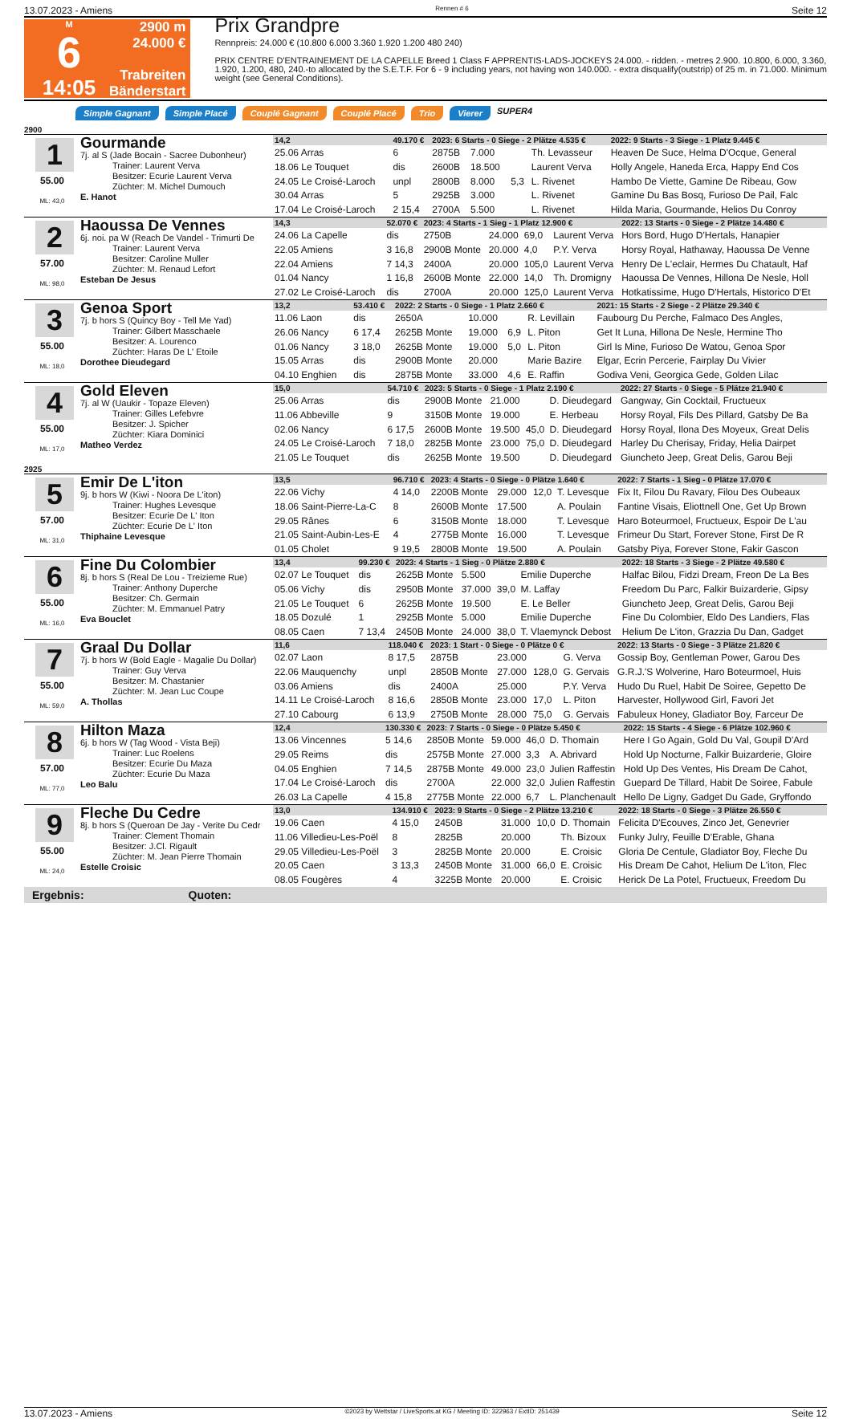13.07.2023 - Amiens Rennen # 6 Seite 12
M
6
14:05
2900 m
24.000 €
Trabreiten
Bänderstart
Prix Grandpre
Rennpreis: 24.000 € (10.800 6.000 3.360 1.920 1.200 480 240)
PRIX CENTRE D'ENTRAINEMENT DE LA CAPELLE Breed 1 Class F APPRENTIS-LADS-JOCKEYS 24.000. - ridden. - metres 2.900. 10.800, 6.000, 3.360, 1.920, 1.200, 480, 240.-to allocated by the S.E.T.F. For 6 - 9 including years, not having won 140.000. - extra disqualify(outstrip) of 25 m. in 71.000. Minimum weight (see General Conditions).
Simple Gagnant Simple Placé Couplé Gagnant Couplé Placé Trio Vierer SUPER4
2900
1
55.00
ML: 43,0
Gourmande
7j. al S (Jade Bocain - Sacree Dubonheur)
Trainer: Laurent Verva
Besitzer: Ecurie Laurent Verva
Züchter: M. Michel Dumouch
E. Hanot
| 14,2 | 49.170 € | 2023: 6 Starts - 0 Siege - 2 Plätze 4.535 € | | | | 2022: 9 Starts - 3 Siege - 1 Platz 9.445 € |
| 25.06 Arras | 6 | 2875B | 7.000 | | Th. Levasseur | Heaven De Suce, Helma D'Ocque, General |
| 18.06 Le Touquet | dis | 2600B | 18.500 | | Laurent Verva | Holly Angele, Haneda Erca, Happy End Cos |
| 24.05 Le Croisé-Laroch | unpl | 2800B | 8.000 | 5,3 | L. Rivenet | Hambo De Viette, Gamine De Ribeau, Gow |
| 30.04 Arras | 5 | 2925B | 3.000 | | L. Rivenet | Gamine Du Bas Bosq, Furioso De Pail, Falc |
| 17.04 Le Croisé-Laroch | 2 15,4 | 2700A | 5.500 | | L. Rivenet | Hilda Maria, Gourmande, Helios Du Conroy |
2
57.00
ML: 98,0
Haoussa De Vennes
6j. noi. pa W (Reach De Vandel - Trimurti De
Trainer: Laurent Verva
Besitzer: Caroline Muller
Züchter: M. Renaud Lefort
Esteban De Jesus
| 14,3 | 52.070 € | 2023: 4 Starts - 1 Sieg - 1 Platz 12.900 € | | | | 2022: 13 Starts - 0 Siege - 2 Plätze 14.480 € |
| 24.06 La Capelle | dis | 2750B | 24.000 | 69,0 | Laurent Verva | Hors Bord, Hugo D'Hertals, Hanapier |
| 22.05 Amiens | 3 16,8 | 2900B Monte | 20.000 | 4,0 | P.Y. Verva | Horsy Royal, Hathaway, Haoussa De Venne |
| 22.04 Amiens | 7 14,3 | 2400A | 20.000 | 105,0 | Laurent Verva | Henry De L'eclair, Hermes Du Chatault, Haf |
| 01.04 Nancy | 1 16,8 | 2600B Monte | 22.000 | 14,0 | Th. Dromigny | Haoussa De Vennes, Hillona De Nesle, Holl |
| 27.02 Le Croisé-Laroch | dis | 2700A | 20.000 | 125,0 | Laurent Verva | Hotkatissime, Hugo D'Hertals, Historico D'Et |
3
55.00
ML: 18,0
Genoa Sport
7j. b hors S (Quincy Boy - Tell Me Yad)
Trainer: Gilbert Masschaele
Besitzer: A. Lourenco
Züchter: Haras De L' Etoile
Dorothee Dieudegard
| 13,2 | 53.410 € | 2022: 2 Starts - 0 Siege - 1 Platz 2.660 € | | | | 2021: 15 Starts - 2 Siege - 2 Plätze 29.340 € |
| 11.06 Laon | dis | 2650A | 10.000 | | R. Levillain | Faubourg Du Perche, Falmaco Des Angles, |
| 26.06 Nancy | 6 17,4 | 2625B Monte | 19.000 | 6,9 | L. Piton | Get It Luna, Hillona De Nesle, Hermine Tho |
| 01.06 Nancy | 3 18,0 | 2625B Monte | 19.000 | 5,0 | L. Piton | Girl Is Mine, Furioso De Watou, Genoa Spor |
| 15.05 Arras | dis | 2900B Monte | 20.000 | | Marie Bazire | Elgar, Ecrin Percerie, Fairplay Du Vivier |
| 04.10 Enghien | dis | 2875B Monte | 33.000 | 4,6 | E. Raffin | Godiva Veni, Georgica Gede, Golden Lilac |
4
55.00
ML: 17,0
Gold Eleven
7j. al W (Uaukir - Topaze Eleven)
Trainer: Gilles Lefebvre
Besitzer: J. Spicher
Züchter: Kiara Dominici
Matheo Verdez
| 15,0 | 54.710 € | 2023: 5 Starts - 0 Siege - 1 Platz 2.190 € | | | | 2022: 27 Starts - 0 Siege - 5 Plätze 21.940 € |
| 25.06 Arras | dis | 2900B Monte | 21.000 | | D. Dieudegard | Gangway, Gin Cocktail, Fructueux |
| 11.06 Abbeville | 9 | 3150B Monte | 19.000 | | E. Herbeau | Horsy Royal, Fils Des Pillard, Gatsby De Ba |
| 02.06 Nancy | 6 17,5 | 2600B Monte | 19.500 | 45,0 | D. Dieudegard | Horsy Royal, Ilona Des Moyeux, Great Delis |
| 24.05 Le Croisé-Laroch | 7 18,0 | 2825B Monte | 23.000 | 75,0 | D. Dieudegard | Harley Du Cherisay, Friday, Helia Dairpet |
| 21.05 Le Touquet | dis | 2625B Monte | 19.500 | | D. Dieudegard | Giuncheto Jeep, Great Delis, Garou Beji |
2925
5
57.00
ML: 31,0
Emir De L'iton
9j. b hors W (Kiwi - Noora De L'iton)
Trainer: Hughes Levesque
Besitzer: Ecurie De L' Iton
Züchter: Ecurie De L' Iton
Thiphaine Levesque
| 13,5 | 96.710 € | 2023: 4 Starts - 0 Siege - 0 Plätze 1.640 € | | | | 2022: 7 Starts - 1 Sieg - 0 Plätze 17.070 € |
| 22.06 Vichy | 4 14,0 | 2200B Monte | 29.000 | 12,0 | T. Levesque | Fix It, Filou Du Ravary, Filou Des Oubeaux |
| 18.06 Saint-Pierre-La-C | 8 | 2600B Monte | 17.500 | | A. Poulain | Fantine Visais, Eliottnell One, Get Up Brown |
| 29.05 Rânes | 6 | 3150B Monte | 18.000 | | T. Levesque | Haro Boteurmoel, Fructueux, Espoir De L'au |
| 21.05 Saint-Aubin-Les-E | 4 | 2775B Monte | 16.000 | | T. Levesque | Frimeur Du Start, Forever Stone, First De R |
| 01.05 Cholet | 9 19,5 | 2800B Monte | 19.500 | | A. Poulain | Gatsby Piya, Forever Stone, Fakir Gascon |
6
55.00
ML: 16,0
Fine Du Colombier
8j. b hors S (Real De Lou - Treizieme Rue)
Trainer: Anthony Duperche
Besitzer: Ch. Germain
Züchter: M. Emmanuel Patry
Eva Bouclet
| 13,4 | 99.230 € | 2023: 4 Starts - 1 Sieg - 0 Plätze 2.880 € | | | | 2022: 18 Starts - 3 Siege - 2 Plätze 49.580 € |
| 02.07 Le Touquet | dis | 2625B Monte | 5.500 | | Emilie Duperche | Halfac Bilou, Fidzi Dream, Freon De La Bes |
| 05.06 Vichy | dis | 2950B Monte | 37.000 | 39,0 | M. Laffay | Freedom Du Parc, Falkir Buizarderie, Gipsy |
| 21.05 Le Touquet | 6 | 2625B Monte | 19.500 | | E. Le Beller | Giuncheto Jeep, Great Delis, Garou Beji |
| 18.05 Dozulé | 1 | 2925B Monte | 5.000 | | Emilie Duperche | Fine Du Colombier, Eldo Des Landiers, Flas |
| 08.05 Caen | 7 13,4 | 2450B Monte | 24.000 | 38,0 | T. Vlaemynck Debost | Helium De L'iton, Grazzia Du Dan, Gadget |
7
55.00
ML: 59,0
Graal Du Dollar
7j. b hors W (Bold Eagle - Magalie Du Dollar)
Trainer: Guy Verva
Besitzer: M. Chastanier
Züchter: M. Jean Luc Coupe
A. Thollas
| 11,6 | 118.040 € | 2023: 1 Start - 0 Siege - 0 Plätze 0 € | | | | 2022: 13 Starts - 0 Siege - 3 Plätze 21.820 € |
| 02.07 Laon | 8 17,5 | 2875B | 23.000 | | G. Verva | Gossip Boy, Gentleman Power, Garou Des |
| 22.06 Mauquenchy | unpl | 2850B Monte | 27.000 | 128,0 | G. Gervais | G.R.J.'S Wolverine, Haro Boteurmoel, Huis |
| 03.06 Amiens | dis | 2400A | 25.000 | | P.Y. Verva | Hudo Du Ruel, Habit De Soiree, Gepetto De |
| 14.11 Le Croisé-Laroch | 8 16,6 | 2850B Monte | 23.000 | 17,0 | L. Piton | Harvester, Hollywood Girl, Favori Jet |
| 27.10 Cabourg | 6 13,9 | 2750B Monte | 28.000 | 75,0 | G. Gervais | Fabuleux Honey, Gladiator Boy, Farceur De |
8
57.00
ML: 77,0
Hilton Maza
6j. b hors W (Tag Wood - Vista Beji)
Trainer: Luc Roelens
Besitzer: Ecurie Du Maza
Züchter: Ecurie Du Maza
Leo Balu
| 12,4 | 130.330 € | 2023: 7 Starts - 0 Siege - 0 Plätze 5.450 € | | | | 2022: 15 Starts - 4 Siege - 6 Plätze 102.960 € |
| 13.06 Vincennes | 5 14,6 | 2850B Monte | 59.000 | 46,0 | D. Thomain | Here I Go Again, Gold Du Val, Goupil D'Ard |
| 29.05 Reims | dis | 2575B Monte | 27.000 | 3,3 | A. Abrivard | Hold Up Nocturne, Falkir Buizarderie, Gloire |
| 04.05 Enghien | 7 14,5 | 2875B Monte | 49.000 | 23,0 | Julien Raffestin | Hold Up Des Ventes, His Dream De Cahot, |
| 17.04 Le Croisé-Laroch | dis | 2700A | 22.000 | 32,0 | Julien Raffestin | Guepard De Tillard, Habit De Soiree, Fabule |
| 26.03 La Capelle | 4 15,8 | 2775B Monte | 22.000 | 6,7 | L. Planchenault | Hello De Ligny, Gadget Du Gade, Gryffondo |
9
55.00
ML: 24,0
Fleche Du Cedre
8j. b hors S (Queroan De Jay - Verite Du Cedr
Trainer: Clement Thomain
Besitzer: J.Cl. Rigault
Züchter: M. Jean Pierre Thomain
Estelle Croisic
| 13,0 | 134.910 € | 2023: 9 Starts - 0 Siege - 2 Plätze 13.210 € | | | | 2022: 18 Starts - 0 Siege - 3 Plätze 26.550 € |
| 19.06 Caen | 4 15,0 | 2450B | 31.000 | 10,0 | D. Thomain | Felicita D'Ecouves, Zinco Jet, Genevrier |
| 11.06 Villedieu-Les-Poël | 8 | 2825B | 20.000 | | Th. Bizoux | Funky Julry, Feuille D'Erable, Ghana |
| 29.05 Villedieu-Les-Poël | 3 | 2825B Monte | 20.000 | | E. Croisic | Gloria De Centule, Gladiator Boy, Fleche Du |
| 20.05 Caen | 3 13,3 | 2450B Monte | 31.000 | 66,0 | E. Croisic | His Dream De Cahot, Helium De L'iton, Flec |
| 08.05 Fougères | 4 | 3225B Monte | 20.000 | | E. Croisic | Herick De La Potel, Fructueux, Freedom Du |
Ergebnis: Quoten:
13.07.2023 - Amiens ©2023 by Wettstar / LiveSports.at KG / Meeting ID: 322963 / ExtID: 251439 Seite 12